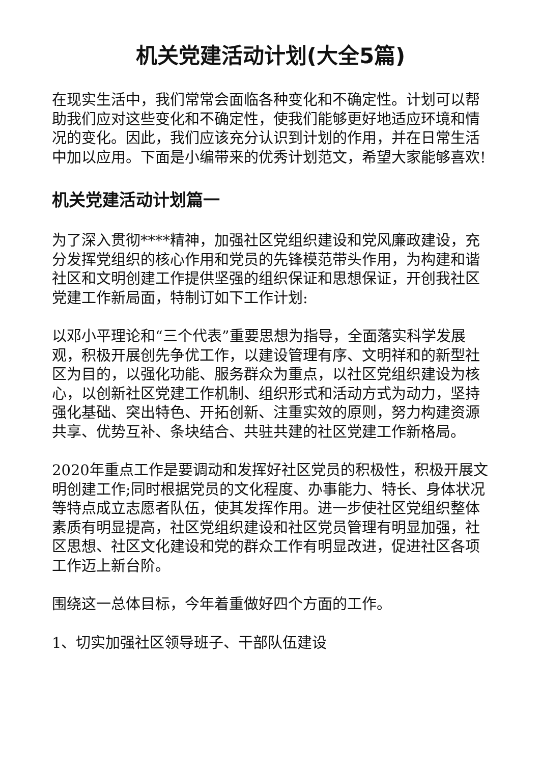机关党建活动计划(大全5篇)
在现实生活中，我们常常会面临各种变化和不确定性。计划可以帮助我们应对这些变化和不确定性，使我们能够更好地适应环境和情况的变化。因此，我们应该充分认识到计划的作用，并在日常生活中加以应用。下面是小编带来的优秀计划范文，希望大家能够喜欢!
机关党建活动计划篇一
为了深入贯彻****精神，加强社区党组织建设和党风廉政建设，充分发挥党组织的核心作用和党员的先锋模范带头作用，为构建和谐社区和文明创建工作提供坚强的组织保证和思想保证，开创我社区党建工作新局面，特制订如下工作计划:
以邓小平理论和“三个代表”重要思想为指导，全面落实科学发展观，积极开展创先争优工作，以建设管理有序、文明祥和的新型社区为目的，以强化功能、服务群众为重点，以社区党组织建设为核心，以创新社区党建工作机制、组织形式和活动方式为动力，坚持强化基础、突出特色、开拓创新、注重实效的原则，努力构建资源共享、优势互补、条块结合、共驻共建的社区党建工作新格局。
2020年重点工作是要调动和发挥好社区党员的积极性，积极开展文明创建工作;同时根据党员的文化程度、办事能力、特长、身体状况等特点成立志愿者队伍，使其发挥作用。进一步使社区党组织整体素质有明显提高，社区党组织建设和社区党员管理有明显加强，社区思想、社区文化建设和党的群众工作有明显改进，促进社区各项工作迈上新台阶。
围绕这一总体目标，今年着重做好四个方面的工作。
1、切实加强社区领导班子、干部队伍建设